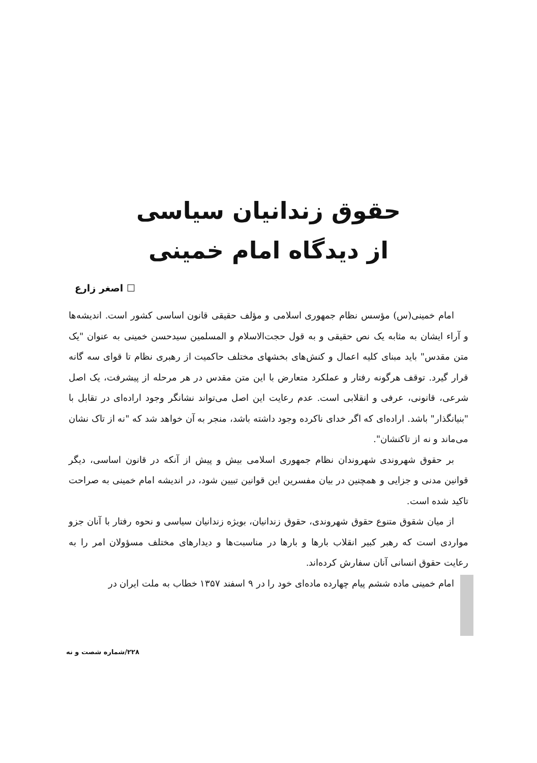حقوق زندانیان سیاسی
از دیدگاه امام خمینی
☐ اصغر زارع
امام خمینی(س) مؤسس نظام جمهوری اسلامی و مؤلف حقیقی قانون اساسی کشور است. اندیشه‌ها و آراء ایشان به مثابه یک نص حقیقی و به قول حجت‌الاسلام و المسلمین سیدحسن خمینی به عنوان "یک متن مقدس" باید مبنای کلیه اعمال و کنش‌های بخشهای مختلف حاکمیت از رهبری نظام تا قوای سه گانه قرار گیرد. توقف هرگونه رفتار و عملکرد متعارض با این متن مقدس در هر مرحله از پیشرفت، یک اصل شرعی، قانونی، عرفی و انقلابی است. عدم رعایت این اصل می‌تواند نشانگر وجود اراده‌ای در تقابل با "بنیانگذار" باشد. اراده‌ای که اگر خدای ناکرده وجود داشته باشد، منجر به آن خواهد شد که "نه از تاک نشان می‌ماند و نه از تاکنشان".
بر حقوق شهروندی شهروندان نظام جمهوری اسلامی بیش و پیش از آنکه در قانون اساسی، دیگر قوانین مدنی و جزایی و همچنین در بیان مفسرین این قوانین تبیین شود، در اندیشه امام خمینی به صراحت تاکید شده است.
از میان شقوق متنوع حقوق شهروندی، حقوق زندانیان، بویژه زندانیان سیاسی و نحوه رفتار با آنان جزو مواردی است که رهبر کبیر انقلاب بارها و بارها در مناسبت‌ها و دیدارهای مختلف مسؤولان امر را به رعایت حقوق انسانی آنان سفارش کرده‌اند.
امام خمینی ماده ششم پیام چهارده ماده‌ای خود را در ۹ اسفند ۱۳۵۷ خطاب به ملت ایران در
۲۲۸/شماره شصت و نه